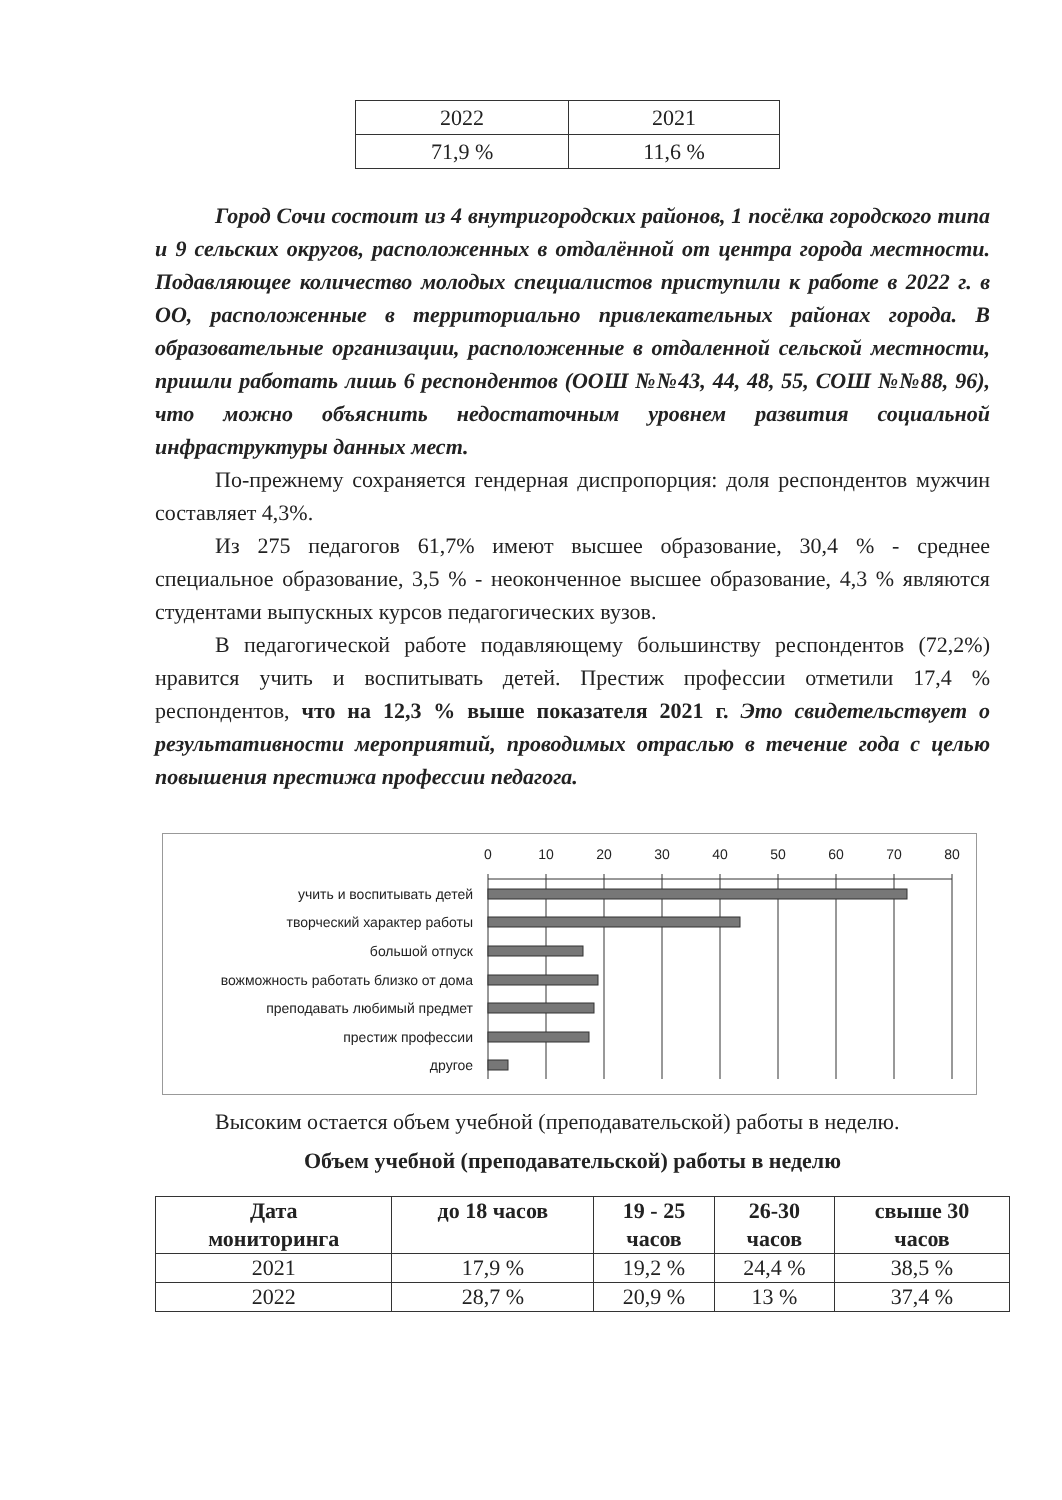| 2022 | 2021 |
| 71,9 % | 11,6 % |
Город Сочи состоит из 4 внутригородских районов, 1 посёлка городского типа и 9 сельских округов, расположенных в отдалённой от центра города местности. Подавляющее количество молодых специалистов приступили к работе в 2022 г. в ОО, расположенные в территориально привлекательных районах города. В образовательные организации, расположенные в отдаленной сельской местности, пришли работать лишь 6 респондентов (ООШ №№43, 44, 48, 55, СОШ №№88, 96), что можно объяснить недостаточным уровнем развития социальной инфраструктуры данных мест.
По-прежнему сохраняется гендерная диспропорция: доля респондентов мужчин составляет 4,3%.
Из 275 педагогов 61,7% имеют высшее образование, 30,4 % - среднее специальное образование, 3,5 % - неоконченное высшее образование, 4,3 % являются студентами выпускных курсов педагогических вузов.
В педагогической работе подавляющему большинству респондентов (72,2%) нравится учить и воспитывать детей. Престиж профессии отметили 17,4 % респондентов, что на 12,3 % выше показателя 2021 г. Это свидетельствует о результативности мероприятий, проводимых отраслью в течение года с целью повышения престижа профессии педагога.
0
10
20
30
40
50
60
70
80
учить и воспитывать детей
творческий характер работы
большой отпуск
вожможность работать близко от дома
преподавать любимый предмет
престиж профессии
другое
Высоким остается объем учебной (преподавательской) работы в неделю.
Объем учебной (преподавательской) работы в неделю
| Дата мониторинга | до 18 часов | 19 - 25 часов | 26-30 часов | свыше 30 часов |
| --- | --- | --- | --- | --- |
| 2021 | 17,9 % | 19,2 % | 24,4 % | 38,5 % |
| 2022 | 28,7 % | 20,9 % | 13 % | 37,4 % |